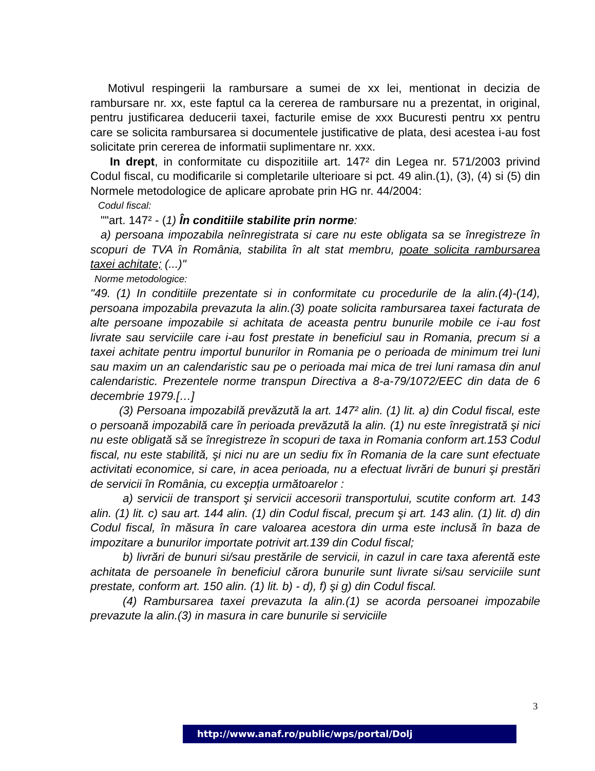Motivul respingerii la rambursare a sumei de xx lei, mentionat in decizia de rambursare nr. xx, este faptul ca la cererea de rambursare nu a prezentat, in original, pentru justificarea deducerii taxei, facturile emise de xxx Bucuresti pentru xx pentru care se solicita rambursarea si documentele justificative de plata, desi acestea i-au fost solicitate prin cererea de informatii suplimentare nr. xxx.
In drept, in conformitate cu dispozitiile art. 147² din Legea nr. 571/2003 privind Codul fiscal, cu modificarile si completarile ulterioare si pct. 49 alin.(1), (3), (4) si (5) din Normele metodologice de aplicare aprobate prin HG nr. 44/2004:
Codul fiscal:
""art. 147² - (1) În conditiile stabilite prin norme:
a) persoana impozabila neînregistrata si care nu este obligata sa se înregistreze în scopuri de TVA în România, stabilita în alt stat membru, poate solicita rambursarea taxei achitate; (...)"
Norme metodologice:
"49. (1) In conditiile prezentate si in conformitate cu procedurile de la alin.(4)-(14), persoana impozabila prevazuta la alin.(3) poate solicita rambursarea taxei facturata de alte persoane impozabile si achitata de aceasta pentru bunurile mobile ce i-au fost livrate sau serviciile care i-au fost prestate in beneficiul sau in Romania, precum si a taxei achitate pentru importul bunurilor in Romania pe o perioada de minimum trei luni sau maxim un an calendaristic sau pe o perioada mai mica de trei luni ramasa din anul calendaristic. Prezentele norme transpun Directiva a 8-a-79/1072/EEC din data de 6 decembrie 1979.[…]
(3) Persoana impozabilă prevăzută la art. 147² alin. (1) lit. a) din Codul fiscal, este o persoană impozabilă care în perioada prevăzută la alin. (1) nu este înregistrată şi nici nu este obligată să se înregistreze în scopuri de taxa in Romania conform art.153 Codul fiscal, nu este stabilită, şi nici nu are un sediu fix în Romania de la care sunt efectuate activitati economice, si care, in acea perioada, nu a efectuat livrări de bunuri şi prestări de servicii în România, cu excepția următoarelor :
a) servicii de transport şi servicii accesorii transportului, scutite conform art. 143 alin. (1) lit. c) sau art. 144 alin. (1) din Codul fiscal, precum şi art. 143 alin. (1) lit. d) din Codul fiscal, în măsura în care valoarea acestora din urma este inclusă în baza de impozitare a bunurilor importate potrivit art.139 din Codul fiscal;
b) livrări de bunuri si/sau prestările de servicii, in cazul in care taxa aferentă este achitata de persoanele în beneficiul cărora bunurile sunt livrate si/sau serviciile sunt prestate, conform art. 150 alin. (1) lit. b) - d), f) şi g) din Codul fiscal.
(4) Rambursarea taxei prevazuta la alin.(1) se acorda persoanei impozabile prevazute la alin.(3) in masura in care bunurile si serviciile
3
http://www.anaf.ro/public/wps/portal/Dolj